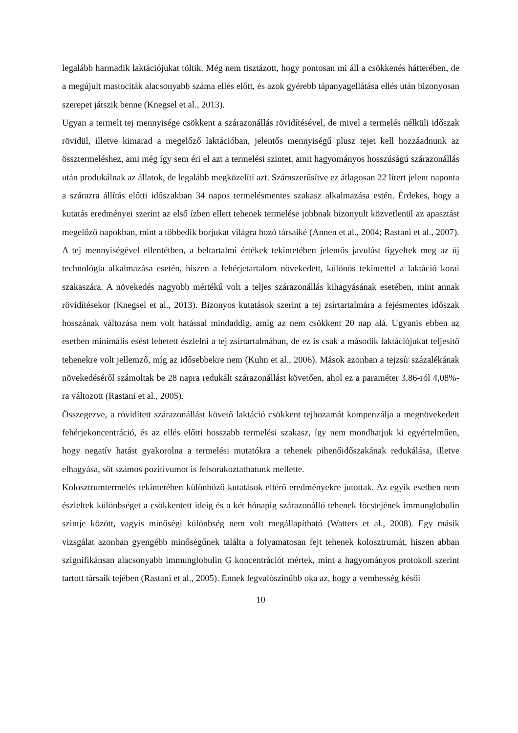legalább harmadik laktációjukat töltik. Még nem tisztázott, hogy pontosan mi áll a csökkenés hátterében, de a megújult mastociták alacsonyabb száma ellés előtt, és azok gyérebb tápanyagellátása ellés után bizonyosan szerepet játszik benne (Knegsel et al., 2013).
Ugyan a termelt tej mennyisége csökkent a szárazonállás rövidítésével, de mivel a termelés nélküli időszak rövidül, illetve kimarad a megelőző laktációban, jelentős mennyiségű plusz tejet kell hozzáadnunk az össztermeléshez, ami még így sem éri el azt a termelési szintet, amit hagyományos hosszúságú szárazonállás után produkálnak az állatok, de legalább megközelíti azt. Számszerűsítve ez átlagosan 22 litert jelent naponta a szárazra állítás előtti időszakban 34 napos termelésmentes szakasz alkalmazása estén. Érdekes, hogy a kutatás eredményei szerint az első ízben ellett tehenek termelése jobbnak bizonyult közvetlenül az apasztást megelőző napokban, mint a többedik borjukat világra hozó társaiké (Annen et al., 2004; Rastani et al., 2007).
A tej mennyiségével ellentétben, a beltartalmi értékek tekintetében jelentős javulást figyeltek meg az új technológia alkalmazása esetén, hiszen a fehérjetartalom növekedett, különös tekintettel a laktáció korai szakaszára. A növekedés nagyobb mértékű volt a teljes szárazonállás kihagyásának esetében, mint annak rövidítésekor (Knegsel et al., 2013). Bizonyos kutatások szerint a tej zsírtartalmára a fejésmentes időszak hosszának változása nem volt hatással mindaddig, amíg az nem csökkent 20 nap alá. Ugyanis ebben az esetben minimális esést lehetett észlelni a tej zsírtartalmában, de ez is csak a második laktációjukat teljesítő tehenekre volt jellemző, míg az idősebbekre nem (Kuhn et al., 2006). Mások azonban a tejzsír százalékának növekedéséről számoltak be 28 napra redukált szárazonállást követően, ahol ez a paraméter 3,86-ról 4,08%-ra változott (Rastani et al., 2005).
Összegezve, a rövidített szárazonállást követő laktáció csökkent tejhozamát kompenzálja a megnövekedett fehérjekoncentráció, és az ellés előtti hosszabb termelési szakasz, így nem mondhatjuk ki egyértelműen, hogy negatív hatást gyakorolna a termelési mutatókra a tehenek pihenőidőszakának redukálása, illetve elhagyása, sőt számos pozitívumot is felsorakoztathatunk mellette.
Kolosztrumtermelés tekintetében különböző kutatások eltérő eredményekre jutottak. Az egyik esetben nem észleltek különbséget a csökkentett ideig és a két hónapig szárazonálló tehenek föcstejének immunglobulin szintje között, vagyis minőségi különbség nem volt megállapítható (Watters et al., 2008). Egy másik vizsgálat azonban gyengébb minőségűnek találta a folyamatosan fejt tehenek kolosztrumát, hiszen abban szignifikánsan alacsonyabb immunglobulin G koncentrációt mértek, mint a hagyományos protokoll szerint tartott társaik tejében (Rastani et al., 2005). Ennek legvalószínűbb oka az, hogy a vemhesség késői
10